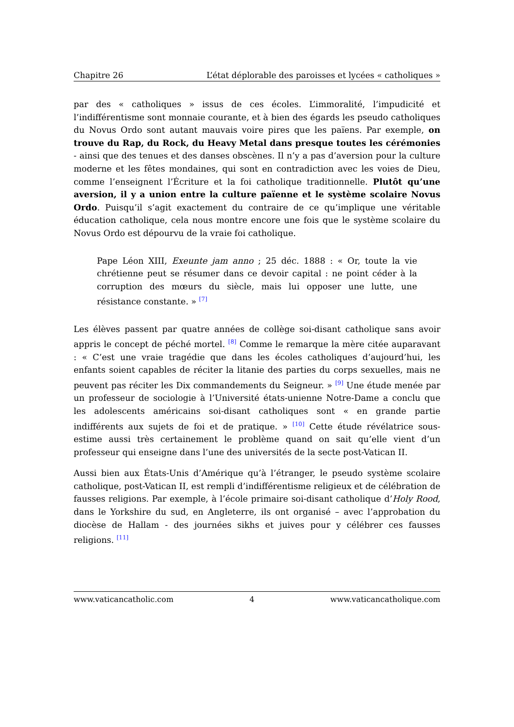Chapitre 26 L’état déplorable des paroisses et lycées « catholiques »
par des « catholiques » issus de ces écoles. L’immoralité, l’impudicité et l’indifférentisme sont monnaie courante, et à bien des égards les pseudo catholiques du Novus Ordo sont autant mauvais voire pires que les païens. Par exemple, on trouve du Rap, du Rock, du Heavy Metal dans presque toutes les cérémonies - ainsi que des tenues et des danses obscènes. Il n’y a pas d’aversion pour la culture moderne et les fêtes mondaines, qui sont en contradiction avec les voies de Dieu, comme l’enseignent l’Écriture et la foi catholique traditionnelle. Plutôt qu’une aversion, il y a union entre la culture païenne et le système scolaire Novus Ordo. Puisqu’il s’agit exactement du contraire de ce qu’implique une véritable éducation catholique, cela nous montre encore une fois que le système scolaire du Novus Ordo est dépourvu de la vraie foi catholique.
Pape Léon XIII, Exeunte jam anno ; 25 déc. 1888 : « Or, toute la vie chrétienne peut se résumer dans ce devoir capital : ne point céder à la corruption des mœurs du siècle, mais lui opposer une lutte, une résistance constante. » <sup>[7]</sup>
Les élèves passent par quatre années de collège soi-disant catholique sans avoir appris le concept de péché mortel. <sup>[8]</sup> Comme le remarque la mère citée auparavant : « C’est une vraie tragédie que dans les écoles catholiques d’aujourd’hui, les enfants soient capables de réciter la litanie des parties du corps sexuelles, mais ne peuvent pas réciter les Dix commandements du Seigneur. » <sup>[9]</sup> Une étude menée par un professeur de sociologie à l’Université états-unienne Notre-Dame a conclu que les adolescents américains soi-disant catholiques sont « en grande partie indifférents aux sujets de foi et de pratique. » <sup>[10]</sup> Cette étude révélatrice sous-estime aussi très certainement le problème quand on sait qu’elle vient d’un professeur qui enseigne dans l’une des universités de la secte post-Vatican II.
Aussi bien aux États-Unis d’Amérique qu’à l’étranger, le pseudo système scolaire catholique, post-Vatican II, est rempli d’indifférentisme religieux et de célébration de fausses religions. Par exemple, à l’école primaire soi-disant catholique d’Holy Rood, dans le Yorkshire du sud, en Angleterre, ils ont organisé – avec l’approbation du diocèse de Hallam - des journées sikhs et juives pour y célébrer ces fausses religions. <sup>[11]</sup>
www.vaticancatholic.com 4 www.vaticancatholique.com